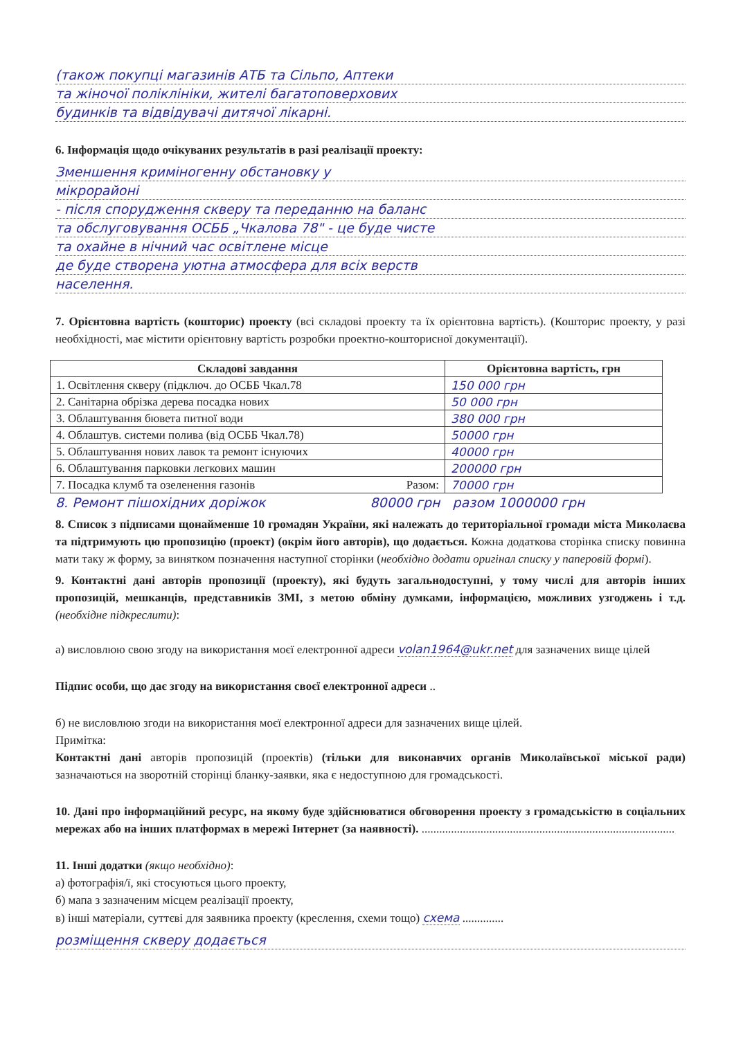(також покупці магазинів АТБ та Сільпо, Аптеки
та жіночої поліклініки, жителі багатоповерхових
будинків та відвідувачі дитячої лікарні.
6. Інформація щодо очікуваних результатів в разі реалізації проекту:
Зменшення криміногенну обстановку у
мікрорайоні
- після спорудження скверу та переданню на баланс
та обслуговування ОСББ „Чкалова 78" - це буде чисте
та охайне в нічний час освітлене місце
де буде створена уютна атмосфера для всіх верств
населення.
7. Орієнтовна вартість (кошторис) проекту (всі складові проекту та їх орієнтовна вартість). (Кошторис проекту, у разі необхідності, має містити орієнтовну вартість розробки проектно-кошторисної документації).
| Складові завдання | Орієнтовна вартість, грн |
| --- | --- |
| 1. Освітлення скверу (підключ. до ОСББ Чкал.78 | 150 000 грн |
| 2. Санітарна обрізка дерева посадка нових | 50 000 грн |
| 3. Облаштування бювета питної води | 380 000 грн |
| 4. Облаштув. системи полива (від ОСББ Чкал.78) | 50000 грн |
| 5. Облаштування нових лавок та ремонт існуючих | 40000 грн |
| 6. Облаштування парковки легкових машин | 200000 грн |
| 7. Посадка клумб та озеленення газонів Разом: | 70000 грн |
8. Ремонт пішохідних доріжок 80000 грн разом 1000000 грн
8. Список з підписами щонайменше 10 громадян України, які належать до територіальної громади міста Миколаєва та підтримують цю пропозицію (проект) (окрім його авторів), що додається. Кожна додаткова сторінка списку повинна мати таку ж форму, за винятком позначення наступної сторінки (необхідно додати оригінал списку у паперовій формі).
9. Контактні дані авторів пропозиції (проекту), які будуть загальнодоступні, у тому числі для авторів інших пропозицій, мешканців, представників ЗМІ, з метою обміну думками, інформацією, можливих узгоджень і т.д. (необхідне підкреслити):
а) висловлюю свою згоду на використання моєї електронної адреси volan1964@ukr.net для зазначених вище цілей
Підпис особи, що дає згоду на використання своєї електронної адреси ..
б) не висловлюю згоди на використання моєї електронної адреси для зазначених вище цілей.
Примітка:
Контактні дані авторів пропозицій (проектів) (тільки для виконавчих органів Миколаївської міської ради) зазначаються на зворотній сторінці бланку-заявки, яка є недоступною для громадськості.
10. Дані про інформаційний ресурс, на якому буде здійснюватися обговорення проекту з громадськістю в соціальних мережах або на інших платформах в мережі Інтернет (за наявності). ......................................................................................
11. Інші додатки (якщо необхідно):
а) фотографія/ї, які стосуються цього проекту,
б) мапа з зазначеним місцем реалізації проекту,
в) інші матеріали, суттєві для заявника проекту (креслення, схеми тощо) схема ..............
розміщення скверу додається